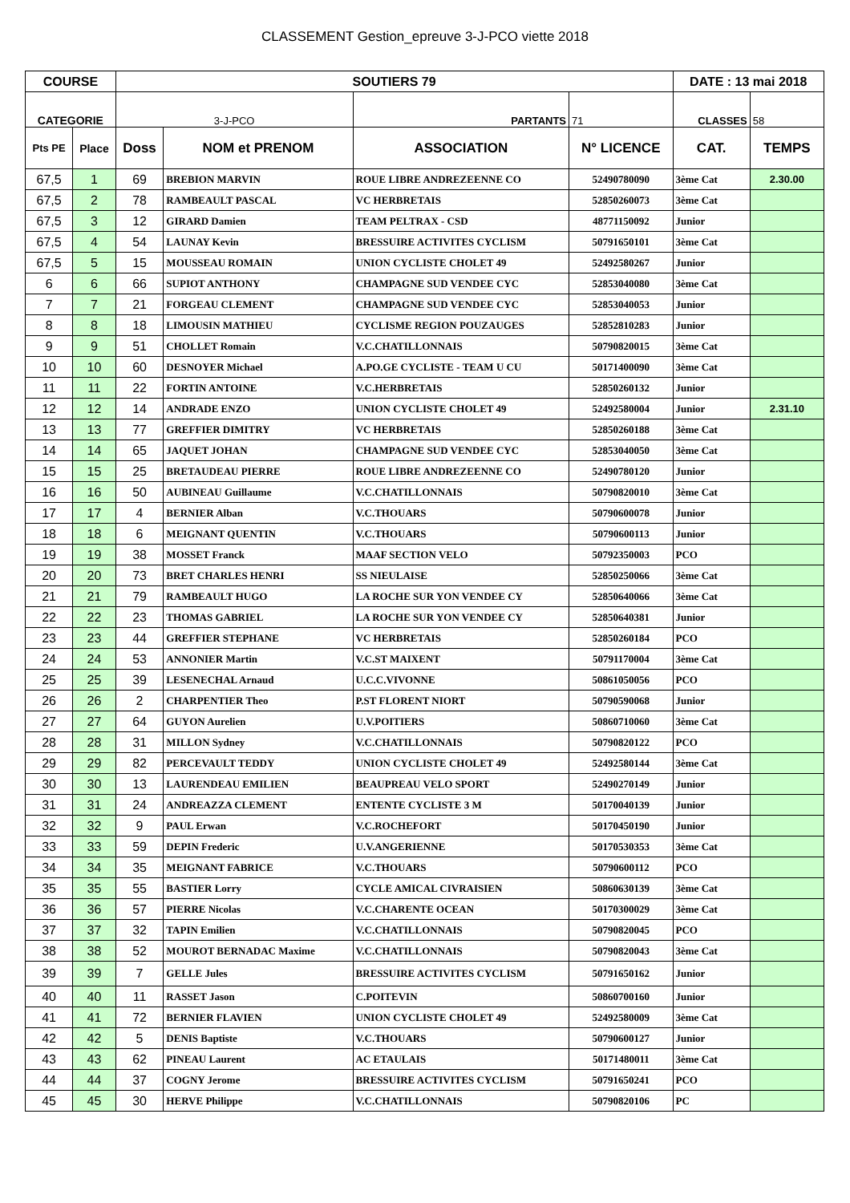CLASSEMENT Gestion_epreuve 3-J-PCO viette 2018
| COURSE | | SOUTIERS 79 | | | | DATE : 13 mai 2018 | | |
| --- | --- | --- | --- | --- | --- | --- | --- | --- |
| CATEGORIE | | 3-J-PCO | | PARTANTS | 71 | CLASSES | 58 | |
| Pts PE | Place | Doss | NOM et PRENOM | ASSOCIATION | N° LICENCE | CAT. | TEMPS | |
| 67,5 | 1 | 69 | BREBION MARVIN | ROUE LIBRE ANDREZEENNE CO | 52490780090 | 3ème Cat | 2.30.00 | |
| 67,5 | 2 | 78 | RAMBEAULT PASCAL | VC HERBRETAIS | 52850260073 | 3ème Cat | | |
| 67,5 | 3 | 12 | GIRARD Damien | TEAM PELTRAX - CSD | 48771150092 | Junior | | |
| 67,5 | 4 | 54 | LAUNAY Kevin | BRESSUIRE ACTIVITES CYCLISM | 50791650101 | 3ème Cat | | |
| 67,5 | 5 | 15 | MOUSSEAU ROMAIN | UNION CYCLISTE CHOLET 49 | 52492580267 | Junior | | |
| 6 | 6 | 66 | SUPIOT ANTHONY | CHAMPAGNE SUD VENDEE CYC | 52853040080 | 3ème Cat | | |
| 7 | 7 | 21 | FORGEAU CLEMENT | CHAMPAGNE SUD VENDEE CYC | 52853040053 | Junior | | |
| 8 | 8 | 18 | LIMOUSIN MATHIEU | CYCLISME REGION POUZAUGES | 52852810283 | Junior | | |
| 9 | 9 | 51 | CHOLLET Romain | V.C.CHATILLONNAIS | 50790820015 | 3ème Cat | | |
| 10 | 10 | 60 | DESNOYER Michael | A.PO.GE CYCLISTE - TEAM U CU | 50171400090 | 3ème Cat | | |
| 11 | 11 | 22 | FORTIN ANTOINE | V.C.HERBRETAIS | 52850260132 | Junior | | |
| 12 | 12 | 14 | ANDRADE ENZO | UNION CYCLISTE CHOLET 49 | 52492580004 | Junior | 2.31.10 | |
| 13 | 13 | 77 | GREFFIER DIMITRY | VC HERBRETAIS | 52850260188 | 3ème Cat | | |
| 14 | 14 | 65 | JAQUET JOHAN | CHAMPAGNE SUD VENDEE CYC | 52853040050 | 3ème Cat | | |
| 15 | 15 | 25 | BRETAUDEAU PIERRE | ROUE LIBRE ANDREZEENNE CO | 52490780120 | Junior | | |
| 16 | 16 | 50 | AUBINEAU Guillaume | V.C.CHATILLONNAIS | 50790820010 | 3ème Cat | | |
| 17 | 17 | 4 | BERNIER Alban | V.C.THOUARS | 50790600078 | Junior | | |
| 18 | 18 | 6 | MEIGNANT QUENTIN | V.C.THOUARS | 50790600113 | Junior | | |
| 19 | 19 | 38 | MOSSET Franck | MAAF SECTION VELO | 50792350003 | PCO | | |
| 20 | 20 | 73 | BRET CHARLES HENRI | SS NIEULAISE | 52850250066 | 3ème Cat | | |
| 21 | 21 | 79 | RAMBEAULT HUGO | LA ROCHE SUR YON VENDEE CY | 52850640066 | 3ème Cat | | |
| 22 | 22 | 23 | THOMAS GABRIEL | LA ROCHE SUR YON VENDEE CY | 52850640381 | Junior | | |
| 23 | 23 | 44 | GREFFIER STEPHANE | VC HERBRETAIS | 52850260184 | PCO | | |
| 24 | 24 | 53 | ANNONIER Martin | V.C.ST MAIXENT | 50791170004 | 3ème Cat | | |
| 25 | 25 | 39 | LESENECHAL Arnaud | U.C.C.VIVONNE | 50861050056 | PCO | | |
| 26 | 26 | 2 | CHARPENTIER Theo | P.ST FLORENT NIORT | 50790590068 | Junior | | |
| 27 | 27 | 64 | GUYON Aurelien | U.V.POITIERS | 50860710060 | 3ème Cat | | |
| 28 | 28 | 31 | MILLON Sydney | V.C.CHATILLONNAIS | 50790820122 | PCO | | |
| 29 | 29 | 82 | PERCEVAULT TEDDY | UNION CYCLISTE CHOLET 49 | 52492580144 | 3ème Cat | | |
| 30 | 30 | 13 | LAURENDEAU EMILIEN | BEAUPREAU VELO SPORT | 52490270149 | Junior | | |
| 31 | 31 | 24 | ANDREAZZA CLEMENT | ENTENTE CYCLISTE 3 M | 50170040139 | Junior | | |
| 32 | 32 | 9 | PAUL Erwan | V.C.ROCHEFORT | 50170450190 | Junior | | |
| 33 | 33 | 59 | DEPIN Frederic | U.V.ANGERIENNE | 50170530353 | 3ème Cat | | |
| 34 | 34 | 35 | MEIGNANT FABRICE | V.C.THOUARS | 50790600112 | PCO | | |
| 35 | 35 | 55 | BASTIER Lorry | CYCLE AMICAL CIVRAISIEN | 50860630139 | 3ème Cat | | |
| 36 | 36 | 57 | PIERRE Nicolas | V.C.CHARENTE OCEAN | 50170300029 | 3ème Cat | | |
| 37 | 37 | 32 | TAPIN Emilien | V.C.CHATILLONNAIS | 50790820045 | PCO | | |
| 38 | 38 | 52 | MOUROT BERNADAC Maxime | V.C.CHATILLONNAIS | 50790820043 | 3ème Cat | | |
| 39 | 39 | 7 | GELLE Jules | BRESSUIRE ACTIVITES CYCLISM | 50791650162 | Junior | | |
| 40 | 40 | 11 | RASSET Jason | C.POITEVIN | 50860700160 | Junior | | |
| 41 | 41 | 72 | BERNIER FLAVIEN | UNION CYCLISTE CHOLET 49 | 52492580009 | 3ème Cat | | |
| 42 | 42 | 5 | DENIS Baptiste | V.C.THOUARS | 50790600127 | Junior | | |
| 43 | 43 | 62 | PINEAU Laurent | AC ETAULAIS | 50171480011 | 3ème Cat | | |
| 44 | 44 | 37 | COGNY Jerome | BRESSUIRE ACTIVITES CYCLISM | 50791650241 | PCO | | |
| 45 | 45 | 30 | HERVE Philippe | V.C.CHATILLONNAIS | 50790820106 | PC | | |